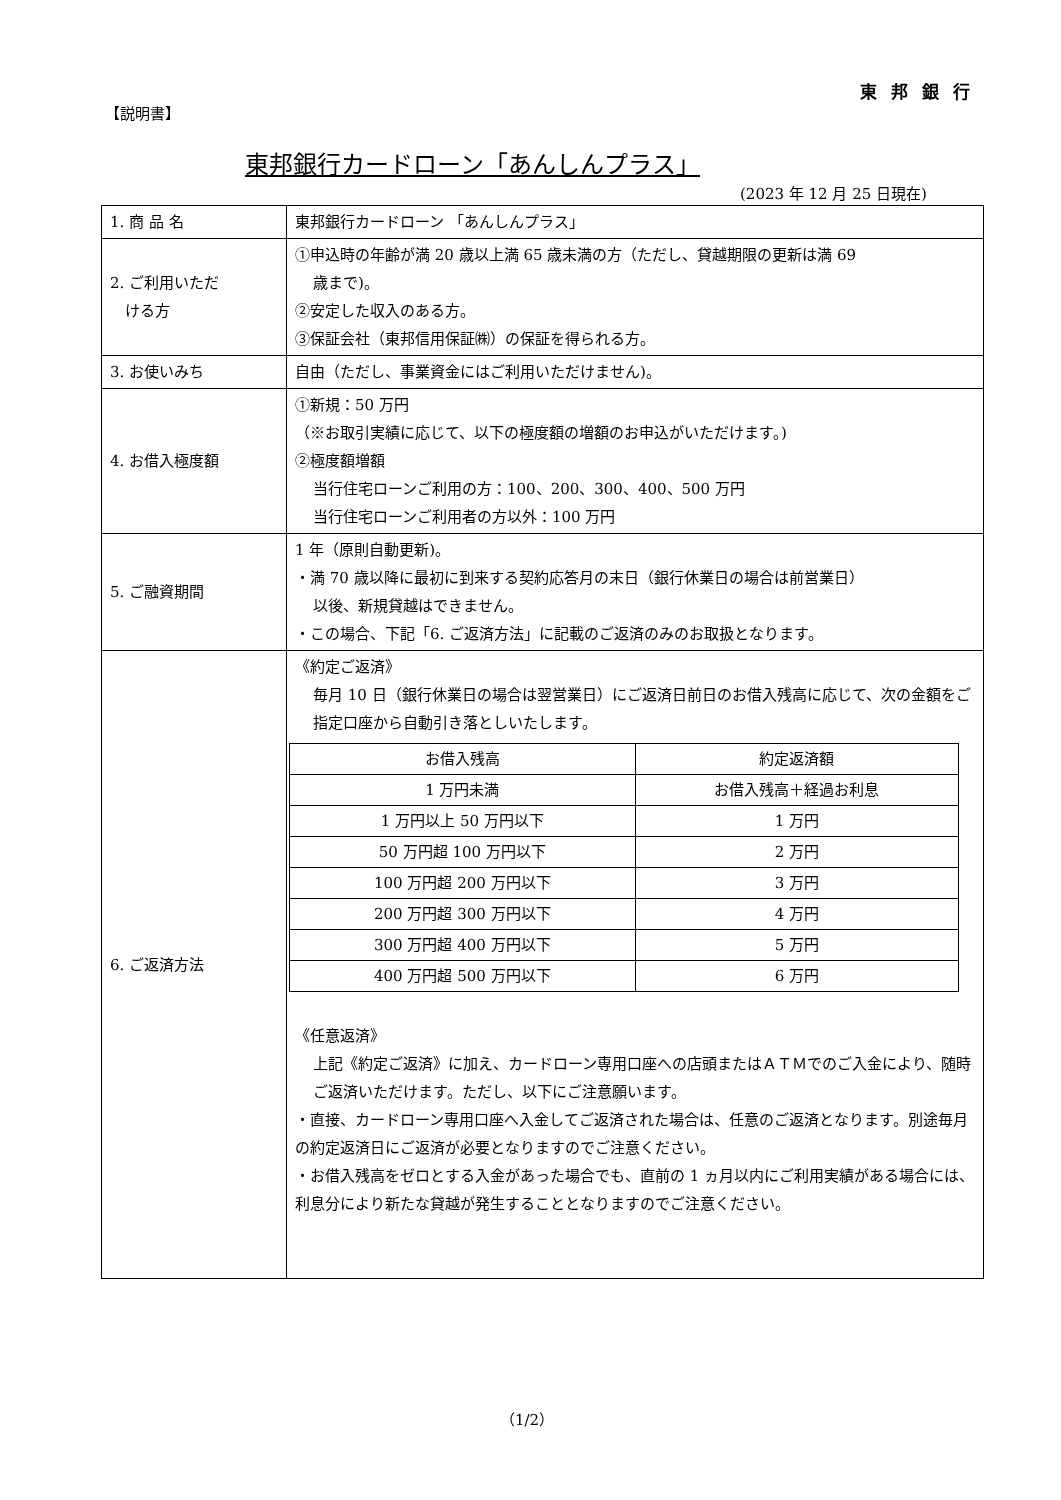東 邦 銀 行
【説明書】
東邦銀行カードローン「あんしんプラス」
(2023 年 12 月 25 日現在)
| 1. 商 品 名 | 東邦銀行カードローン 「あんしんプラス」 |
| 2. ご利用いただ ける方 | ①申込時の年齢が満 20 歳以上満 65 歳未満の方（ただし、貸越期限の更新は満 69 歳まで)。 ②安定した収入のある方。 ③保証会社（東邦信用保証㈱）の保証を得られる方。 |
| 3. お使いみち | 自由（ただし、事業資金にはご利用いただけません)。 |
| 4. お借入極度額 | ①新規：50 万円 （※お取引実績に応じて、以下の極度額の増額のお申込がいただけます。) ②極度額増額 当行住宅ローンご利用の方：100、200、300、400、500 万円 当行住宅ローンご利用者の方以外：100 万円 |
| 5. ご融資期間 | 1 年（原則自動更新)。 ・満 70 歳以降に最初に到来する契約応答月の末日（銀行休業日の場合は前営業日） 以後、新規貸越はできません。 ・この場合、下記「6. ご返済方法」に記載のご返済のみのお取扱となります。 |
| 6. ご返済方法 | 《約定ご返済》 毎月 10 日（銀行休業日の場合は翌営業日）にご返済日前日のお借入残高に応じて、次の金額をご指定口座から自動引き落としいたします。 / お借入残高 / 約定返済額 / / --- / --- / / 1 万円未満 / お借入残高＋経過お利息 / / 1 万円以上 50 万円以下 / 1 万円 / / 50 万円超 100 万円以下 / 2 万円 / / 100 万円超 200 万円以下 / 3 万円 / / 200 万円超 300 万円以下 / 4 万円 / / 300 万円超 400 万円以下 / 5 万円 / / 400 万円超 500 万円以下 / 6 万円 / 《任意返済》 上記《約定ご返済》に加え、カードローン専用口座への店頭またはＡＴＭでのご入金により、随時ご返済いただけます。ただし、以下にご注意願います。 ・直接、カードローン専用口座へ入金してご返済された場合は、任意のご返済となります。別途毎月の約定返済日にご返済が必要となりますのでご注意ください。 ・お借入残高をゼロとする入金があった場合でも、直前の 1 ヵ月以内にご利用実績がある場合には、利息分により新たな貸越が発生することとなりますのでご注意ください。 |
（1/2）